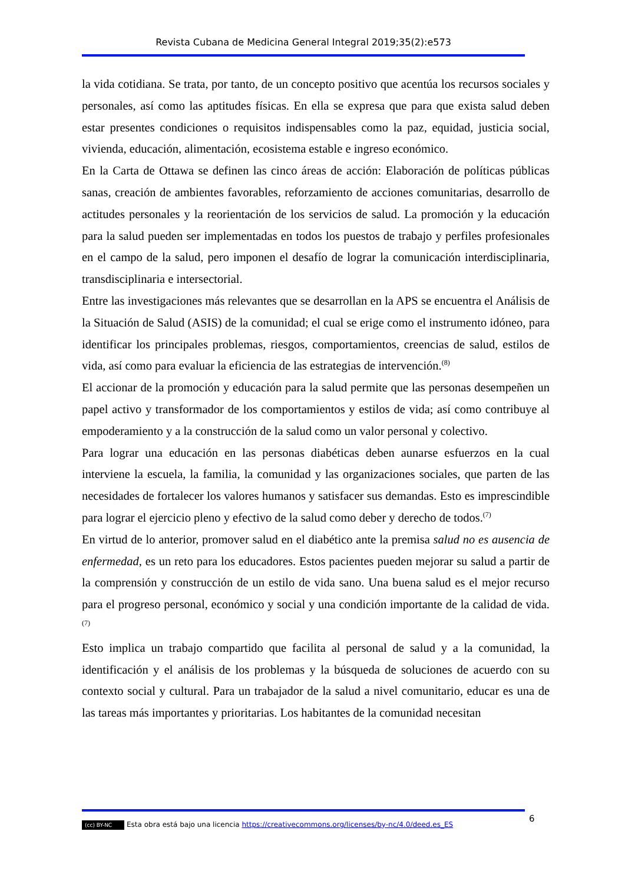Revista Cubana de Medicina General Integral 2019;35(2):e573
la vida cotidiana. Se trata, por tanto, de un concepto positivo que acentúa los recursos sociales y personales, así como las aptitudes físicas. En ella se expresa que para que exista salud deben estar presentes condiciones o requisitos indispensables como la paz, equidad, justicia social, vivienda, educación, alimentación, ecosistema estable e ingreso económico.
En la Carta de Ottawa se definen las cinco áreas de acción: Elaboración de políticas públicas sanas, creación de ambientes favorables, reforzamiento de acciones comunitarias, desarrollo de actitudes personales y la reorientación de los servicios de salud. La promoción y la educación para la salud pueden ser implementadas en todos los puestos de trabajo y perfiles profesionales en el campo de la salud, pero imponen el desafío de lograr la comunicación interdisciplinaria, transdisciplinaria e intersectorial.
Entre las investigaciones más relevantes que se desarrollan en la APS se encuentra el Análisis de la Situación de Salud (ASIS) de la comunidad; el cual se erige como el instrumento idóneo, para identificar los principales problemas, riesgos, comportamientos, creencias de salud, estilos de vida, así como para evaluar la eficiencia de las estrategias de intervención.<sup>(8)</sup>
El accionar de la promoción y educación para la salud permite que las personas desempeñen un papel activo y transformador de los comportamientos y estilos de vida; así como contribuye al empoderamiento y a la construcción de la salud como un valor personal y colectivo.
Para lograr una educación en las personas diabéticas deben aunarse esfuerzos en la cual interviene la escuela, la familia, la comunidad y las organizaciones sociales, que parten de las necesidades de fortalecer los valores humanos y satisfacer sus demandas. Esto es imprescindible para lograr el ejercicio pleno y efectivo de la salud como deber y derecho de todos.<sup>(7)</sup>
En virtud de lo anterior, promover salud en el diabético ante la premisa salud no es ausencia de enfermedad, es un reto para los educadores. Estos pacientes pueden mejorar su salud a partir de la comprensión y construcción de un estilo de vida sano. Una buena salud es el mejor recurso para el progreso personal, económico y social y una condición importante de la calidad de vida.<sup>(7)</sup>
Esto implica un trabajo compartido que facilita al personal de salud y a la comunidad, la identificación y el análisis de los problemas y la búsqueda de soluciones de acuerdo con su contexto social y cultural. Para un trabajador de la salud a nivel comunitario, educar es una de las tareas más importantes y prioritarias. Los habitantes de la comunidad necesitan
6
(cc) BY-NC Esta obra está bajo una licencia https://creativecommons.org/licenses/by-nc/4.0/deed.es_ES